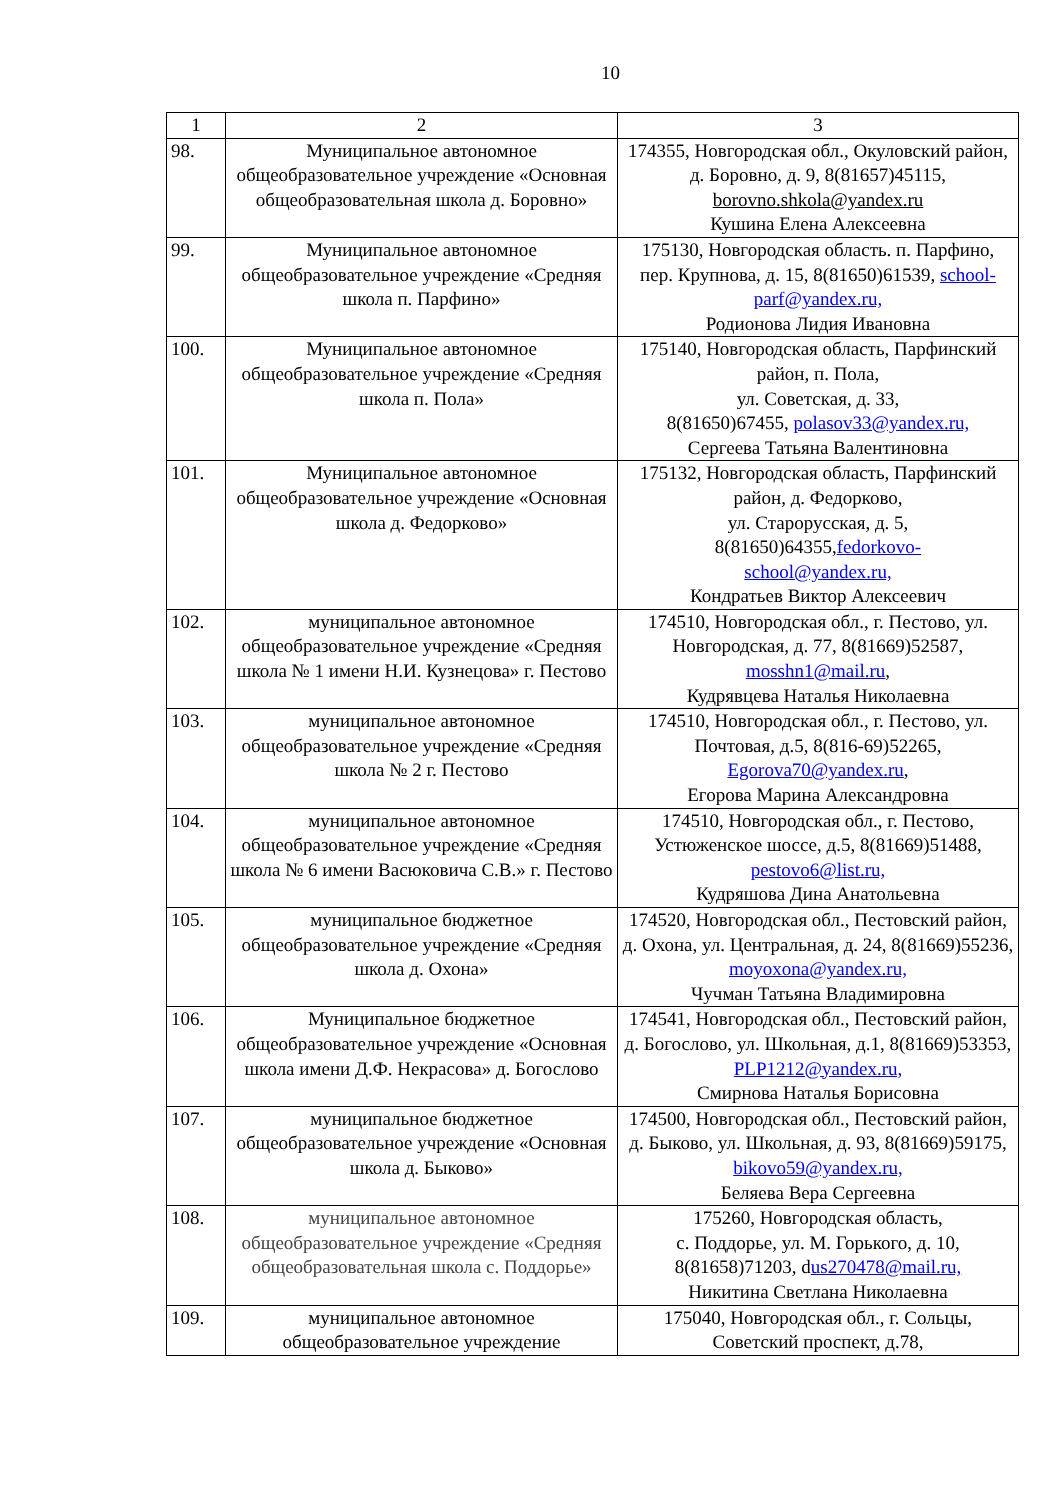10
| 1 | 2 | 3 |
| --- | --- | --- |
| 98. | Муниципальное автономное общеобразовательное учреждение «Основная общеобразовательная школа д. Боровно» | 174355, Новгородская обл., Окуловский район, д. Боровно, д. 9, 8(81657)45115, borovno.shkola@yandex.ru Кушина Елена Алексеевна |
| 99. | Муниципальное автономное общеобразовательное учреждение «Средняя школа п. Парфино» | 175130, Новгородская область. п. Парфино, пер. Крупнова, д. 15, 8(81650)61539, school-parf@yandex.ru, Родионова Лидия Ивановна |
| 100. | Муниципальное автономное общеобразовательное учреждение «Средняя школа п. Пола» | 175140, Новгородская область, Парфинский район, п. Пола, ул. Советская, д. 33, 8(81650)67455, polasov33@yandex.ru, Сергеева Татьяна Валентиновна |
| 101. | Муниципальное автономное общеобразовательное учреждение «Основная школа д. Федорково» | 175132, Новгородская область, Парфинский район, д. Федорково, ул. Старорусская, д. 5, 8(81650)64355, fedorkovo- school@yandex.ru, Кондратьев Виктор Алексеевич |
| 102. | муниципальное автономное общеобразовательное учреждение «Средняя школа № 1 имени Н.И. Кузнецова» г. Пестово | 174510, Новгородская обл., г. Пестово, ул. Новгородская, д. 77, 8(81669)52587, mosshn1@mail.ru , Кудрявцева Наталья Николаевна |
| 103. | муниципальное автономное общеобразовательное учреждение «Средняя школа № 2 г. Пестово | 174510, Новгородская обл., г. Пестово, ул. Почтовая, д.5, 8(816-69)52265, Egorova70@yandex.ru , Егорова Марина Александровна |
| 104. | муниципальное автономное общеобразовательное учреждение «Средняя школа № 6 имени Васюковича С.В.» г. Пестово | 174510, Новгородская обл., г. Пестово, Устюженское шоссе, д.5, 8(81669)51488, pestovo6@list.ru, Кудряшова Дина Анатольевна |
| 105. | муниципальное бюджетное общеобразовательное учреждение «Средняя школа д. Охона» | 174520, Новгородская обл., Пестовский район, д. Охона, ул. Центральная, д. 24, 8(81669)55236, moyoxona@yandex.ru, Чучман Татьяна Владимировна |
| 106. | Муниципальное бюджетное общеобразовательное учреждение «Основная школа имени Д.Ф. Некрасова» д. Богослово | 174541, Новгородская обл., Пестовский район, д. Богослово, ул. Школьная, д.1, 8(81669)53353, PLP1212@yandex.ru, Смирнова Наталья Борисовна |
| 107. | муниципальное бюджетное общеобразовательное учреждение «Основная школа д. Быково» | 174500, Новгородская обл., Пестовский район, д. Быково, ул. Школьная, д. 93, 8(81669)59175, bikovo59@yandex.ru, Беляева Вера Сергеевна |
| 108. | муниципальное автономное общеобразовательное учреждение «Средняя общеобразовательная школа с. Поддорье» | 175260, Новгородская область, с. Поддорье, ул. М. Горького, д. 10, 8(81658)71203, d us270478@mail.ru, Никитина Светлана Николаевна |
| 109. | муниципальное автономное общеобразовательное учреждение | 175040, Новгородская обл., г. Сольцы, Советский проспект, д.78, |